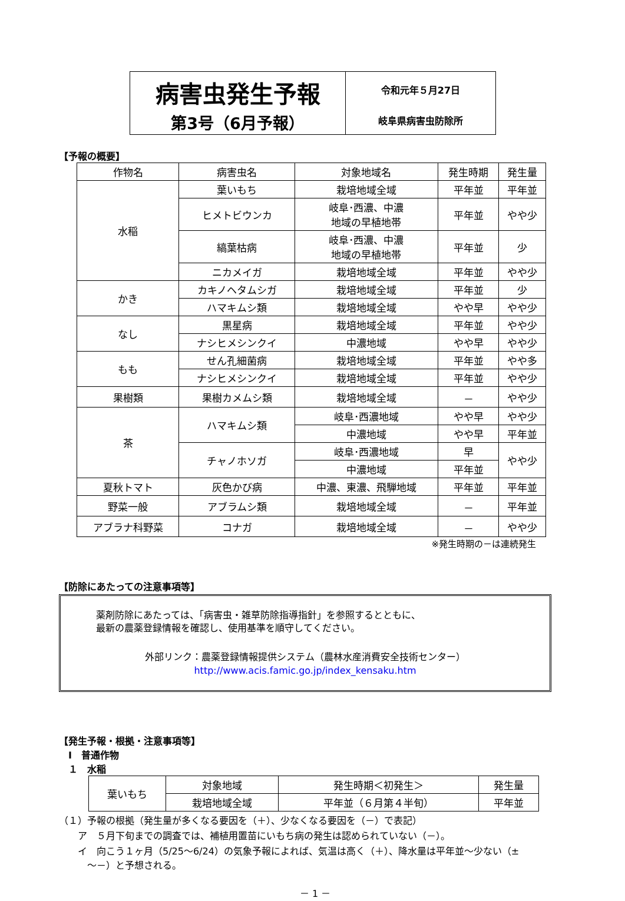病害虫発生予報
第3号（6月予報）
令和元年５月27日
岐阜県病害虫防除所
【予報の概要】
| 作物名 | 病害虫名 | 対象地域名 | 発生時期 | 発生量 |
| --- | --- | --- | --- | --- |
| 水稲 | 葉いもち | 栽培地域全域 | 平年並 | 平年並 |
| | ヒメトビウンカ | 岐阜･西濃、中濃 地域の早植地帯 | 平年並 | やや少 |
| | 縞葉枯病 | 岐阜･西濃、中濃 地域の早植地帯 | 平年並 | 少 |
| | ニカメイガ | 栽培地域全域 | 平年並 | やや少 |
| かき | カキノヘタムシガ | 栽培地域全域 | 平年並 | 少 |
| | ハマキムシ類 | 栽培地域全域 | やや早 | やや少 |
| なし | 黒星病 | 栽培地域全域 | 平年並 | やや少 |
| | ナシヒメシンクイ | 中濃地域 | やや早 | やや少 |
| もも | せん孔細菌病 | 栽培地域全域 | 平年並 | やや多 |
| | ナシヒメシンクイ | 栽培地域全域 | 平年並 | やや少 |
| 果樹類 | 果樹カメムシ類 | 栽培地域全域 | － | やや少 |
| 茶 | ハマキムシ類 | 岐阜･西濃地域 | やや早 | やや少 |
| | | 中濃地域 | やや早 | 平年並 |
| | チャノホソガ | 岐阜･西濃地域 | 早 | やや少 |
| | | 中濃地域 | 平年並 | |
| 夏秋トマト | 灰色かび病 | 中濃、東濃、飛騨地域 | 平年並 | 平年並 |
| 野菜一般 | アブラムシ類 | 栽培地域全域 | － | 平年並 |
| アブラナ科野菜 | コナガ | 栽培地域全域 | － | やや少 |
※発生時期の－は連続発生
【防除にあたっての注意事項等】
薬剤防除にあたっては、「病害虫・雑草防除指導指針」を参照するとともに、
最新の農薬登録情報を確認し、使用基準を順守してください。
外部リンク：農薬登録情報提供システム（農林水産消費安全技術センター）
http://www.acis.famic.go.jp/index_kensaku.htm
【発生予報・根拠・注意事項等】
　Ⅰ　普通作物
　１　水稲
| 葉いもち | 対象地域 | 発生時期＜初発生＞ | 発生量 |
| | 栽培地域全域 | 平年並（６月第４半旬） | 平年並 |
（１）予報の根拠（発生量が多くなる要因を（＋）、少なくなる要因を（－）で表記）
　　ア　５月下旬までの調査では、補植用置苗にいもち病の発生は認められていない（－）。
　　イ　向こう１ヶ月（5/25～6/24）の気象予報によれば、気温は高く（＋）、降水量は平年並～少ない（±
　　　～－）と予想される。
－ 1 －